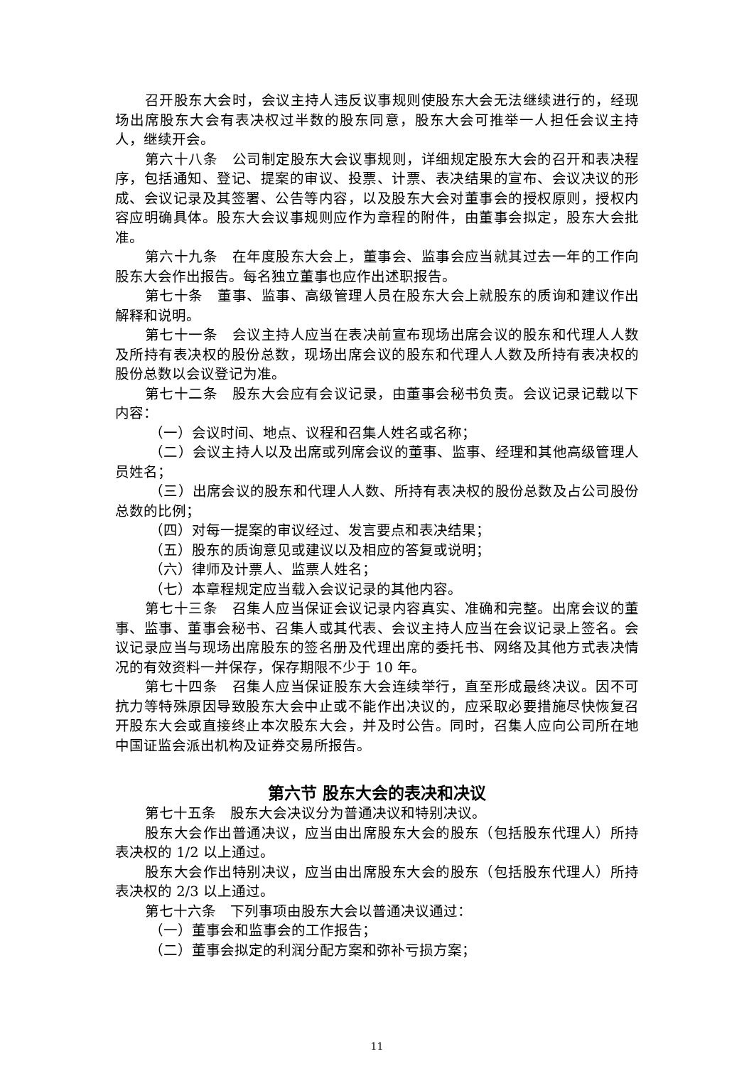召开股东大会时，会议主持人违反议事规则使股东大会无法继续进行的，经现场出席股东大会有表决权过半数的股东同意，股东大会可推举一人担任会议主持人，继续开会。
第六十八条　公司制定股东大会议事规则，详细规定股东大会的召开和表决程序，包括通知、登记、提案的审议、投票、计票、表决结果的宣布、会议决议的形成、会议记录及其签署、公告等内容，以及股东大会对董事会的授权原则，授权内容应明确具体。股东大会议事规则应作为章程的附件，由董事会拟定，股东大会批准。
第六十九条　在年度股东大会上，董事会、监事会应当就其过去一年的工作向股东大会作出报告。每名独立董事也应作出述职报告。
第七十条　董事、监事、高级管理人员在股东大会上就股东的质询和建议作出解释和说明。
第七十一条　会议主持人应当在表决前宣布现场出席会议的股东和代理人人数及所持有表决权的股份总数，现场出席会议的股东和代理人人数及所持有表决权的股份总数以会议登记为准。
第七十二条　股东大会应有会议记录，由董事会秘书负责。会议记录记载以下内容：
（一）会议时间、地点、议程和召集人姓名或名称；
（二）会议主持人以及出席或列席会议的董事、监事、经理和其他高级管理人员姓名；
（三）出席会议的股东和代理人人数、所持有表决权的股份总数及占公司股份总数的比例；
（四）对每一提案的审议经过、发言要点和表决结果；
（五）股东的质询意见或建议以及相应的答复或说明；
（六）律师及计票人、监票人姓名；
（七）本章程规定应当载入会议记录的其他内容。
第七十三条　召集人应当保证会议记录内容真实、准确和完整。出席会议的董事、监事、董事会秘书、召集人或其代表、会议主持人应当在会议记录上签名。会议记录应当与现场出席股东的签名册及代理出席的委托书、网络及其他方式表决情况的有效资料一并保存，保存期限不少于 10 年。
第七十四条　召集人应当保证股东大会连续举行，直至形成最终决议。因不可抗力等特殊原因导致股东大会中止或不能作出决议的，应采取必要措施尽快恢复召开股东大会或直接终止本次股东大会，并及时公告。同时，召集人应向公司所在地中国证监会派出机构及证券交易所报告。
第六节 股东大会的表决和决议
第七十五条　股东大会决议分为普通决议和特别决议。
股东大会作出普通决议，应当由出席股东大会的股东（包括股东代理人）所持表决权的 1/2 以上通过。
股东大会作出特别决议，应当由出席股东大会的股东（包括股东代理人）所持表决权的 2/3 以上通过。
第七十六条　下列事项由股东大会以普通决议通过：
（一）董事会和监事会的工作报告；
（二）董事会拟定的利润分配方案和弥补亏损方案；
11